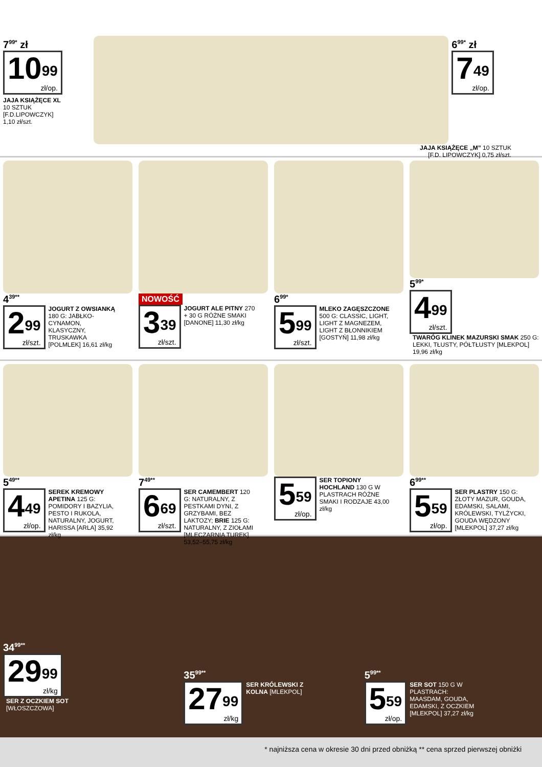7<sup>99*</sup> zł
10<sup>99</sup> zł/op.
JAJA KSIĄŻĘCE XL
10 SZTUK
[F.D.LIPOWCZYK]
1,10 zł/szt.
6<sup>99*</sup> zł
7<sup>49</sup> zł/op.
JAJA KSIĄŻĘCE „M” 10 SZTUK
[F.D. LIPOWCZYK] 0,75 zł/szt.
4<sup>39**</sup>
2<sup>99</sup> zł/szt.
JOGURT Z OWSIANKĄ 180 G: JABŁKO-CYNAMON, KLASYCZNY, TRUSKAWKA [POLMLEK] 16,61 zł/kg
NOWOŚĆ
3<sup>39</sup> zł/szt.
JOGURT ALE PITNY 270 + 30 G RÓŻNE SMAKI [DANONE] 11,30 zł/kg
6<sup>99*</sup>
5<sup>99</sup> zł/szt.
MLEKO ZAGĘSZCZONE 500 G: CLASSIC, LIGHT, LIGHT Z MAGNEZEM, LIGHT Z BŁONNIKIEM [GOSTYŃ] 11,98 zł/kg
5<sup>99*</sup>
4<sup>99</sup> zł/szt.
TWARÓG KLINEK MAZURSKI SMAK 250 G: LEKKI, TŁUSTY, PÓŁTŁUSTY [MLEKPOL] 19,96 zł/kg
5<sup>49**</sup>
4<sup>49</sup> zł/op.
SEREK KREMOWY APETINA 125 G: POMIDORY I BAZYLIA, PESTO I RUKOLA, NATURALNY, JOGURT, HARISSA [ARLA] 35,92 zł/kg
7<sup>49**</sup>
6<sup>69</sup> zł/szt.
SER CAMEMBERT 120 G: NATURALNY, Z PESTKAMI DYNI, Z GRZYBAMI, BEZ LAKTOZY; BRIE 125 G: NATURALNY, Z ZIOŁAMI [MLECZARNIA TUREK] 53,52–55,75 zł/kg
5<sup>59</sup> zł/op.
SER TOPIONY HOCHLAND 130 G W PLASTRACH RÓŻNE SMAKI I RODZAJE 43,00 zł/kg
6<sup>99**</sup>
5<sup>59</sup> zł/op.
SER PLASTRY 150 G: ZŁOTY MAZUR, GOUDA, EDAMSKI, SALAMI, KRÓLEWSKI, TYLŻYCKI, GOUDA WĘDZONY [MLEKPOL] 37,27 zł/kg
34<sup>99**</sup>
29<sup>99</sup> zł/kg
SER Z OCZKIEM SOT [WŁOSZCZOWA]
35<sup>99**</sup>
27<sup>99</sup> zł/kg
SER KRÓLEWSKI Z KOLNA [MLEKPOL]
5<sup>99**</sup>
5<sup>59</sup> zł/op.
SER SOT 150 G W PLASTRACH: MAASDAM, GOUDA, EDAMSKI, Z OCZKIEM [MLEKPOL] 37,27 zł/kg
* najniższa cena w okresie 30 dni przed obniżką ** cena sprzed pierwszej obniżki